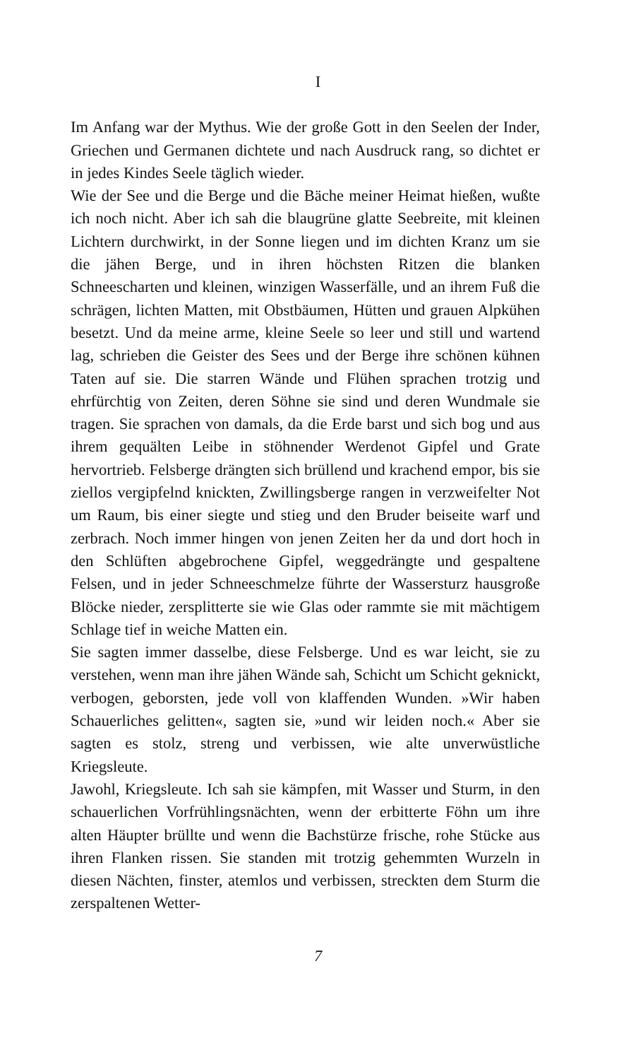I
Im Anfang war der Mythus. Wie der große Gott in den Seelen der Inder, Griechen und Germanen dichtete und nach Ausdruck rang, so dichtet er in jedes Kindes Seele täglich wieder.
Wie der See und die Berge und die Bäche meiner Heimat hießen, wußte ich noch nicht. Aber ich sah die blaugrüne glatte Seebreite, mit kleinen Lichtern durchwirkt, in der Sonne liegen und im dichten Kranz um sie die jähen Berge, und in ihren höchsten Ritzen die blanken Schneescharten und kleinen, winzigen Wasserfälle, und an ihrem Fuß die schrägen, lichten Matten, mit Obstbäumen, Hütten und grauen Alpkühen besetzt. Und da meine arme, kleine Seele so leer und still und wartend lag, schrieben die Geister des Sees und der Berge ihre schönen kühnen Taten auf sie. Die starren Wände und Flühen sprachen trotzig und ehrfürchtig von Zeiten, deren Söhne sie sind und deren Wundmale sie tragen. Sie sprachen von damals, da die Erde barst und sich bog und aus ihrem gequälten Leibe in stöhnender Werdenot Gipfel und Grate hervortrieb. Felsberge drängten sich brüllend und krachend empor, bis sie ziellos vergipfelnd knickten, Zwillingsberge rangen in verzweifelter Not um Raum, bis einer siegte und stieg und den Bruder beiseite warf und zerbrach. Noch immer hingen von jenen Zeiten her da und dort hoch in den Schlüften abgebrochene Gipfel, weggedrängte und gespaltene Felsen, und in jeder Schneeschmelze führte der Wassersturz hausgroße Blöcke nieder, zersplitterte sie wie Glas oder rammte sie mit mächtigem Schlage tief in weiche Matten ein.
Sie sagten immer dasselbe, diese Felsberge. Und es war leicht, sie zu verstehen, wenn man ihre jähen Wände sah, Schicht um Schicht geknickt, verbogen, geborsten, jede voll von klaffenden Wunden. »Wir haben Schauerliches gelitten«, sagten sie, »und wir leiden noch.« Aber sie sagten es stolz, streng und verbissen, wie alte unverwüstliche Kriegsleute.
Jawohl, Kriegsleute. Ich sah sie kämpfen, mit Wasser und Sturm, in den schauerlichen Vorfrühlingsnächten, wenn der erbitterte Föhn um ihre alten Häupter brüllte und wenn die Bachstürze frische, rohe Stücke aus ihren Flanken rissen. Sie standen mit trotzig gehemmten Wurzeln in diesen Nächten, finster, atemlos und verbissen, streckten dem Sturm die zerspaltenen Wetter-
7